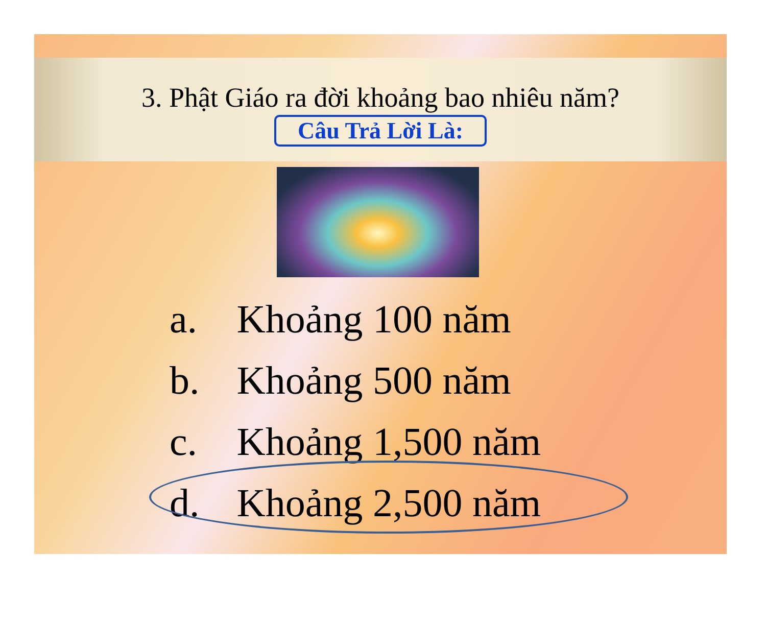3. Phật Giáo ra đời khoảng bao nhiêu năm?
Câu Trả Lời Là:
a. Khoảng 100 năm
b. Khoảng 500 năm
c. Khoảng 1,500 năm
d. Khoảng 2,500 năm